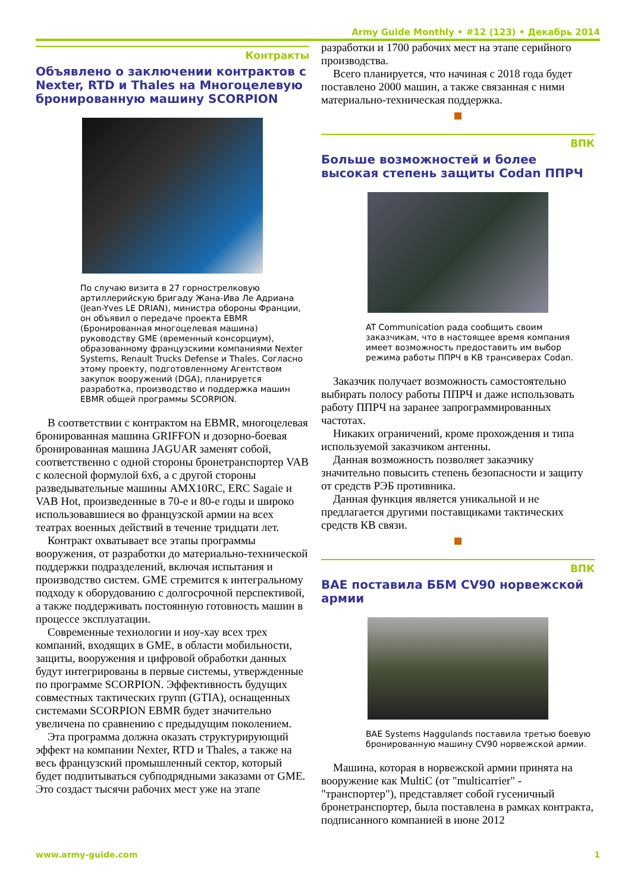Army Guide Monthly • #12 (123) • Декабрь 2014
Контракты
Объявлено о заключении контрактов с Nexter, RTD и Thales на Многоцелевую бронированную машину SCORPION
По случаю визита в 27 горнострелковую артиллерийскую бригаду Жана-Ива Ле Адриана (Jean-Yves LE DRIAN), министра обороны Франции, он объявил о передаче проекта EBMR (Бронированная многоцелевая машина) руководству GME (временный консорциум), образованному французскими компаниями Nexter Systems, Renault Trucks Defense и Thales. Согласно этому проекту, подготовленному Агентством закупок вооружений (DGA), планируется разработка, производство и поддержка машин EBMR общей программы SCORPION.
В соответствии с контрактом на EBMR, многоцелевая бронированная машина GRIFFON и дозорно-боевая бронированная машина JAGUAR заменят собой, соответственно с одной стороны бронетранспортер VAB с колесной формулой 6x6, а с другой стороны разведывательные машины AMX10RC, ERC Sagaie и VAB Hot, произведенные в 70-е и 80-е годы и широко использовавшиеся во французской армии на всех театрах военных действий в течение тридцати лет.
Контракт охватывает все этапы программы вооружения, от разработки до материально-технической поддержки подразделений, включая испытания и производство систем. GME стремится к интегральному подходу к оборудованию с долгосрочной перспективой, а также поддерживать постоянную готовность машин в процессе эксплуатации.
Современные технологии и ноу-хау всех трех компаний, входящих в GME, в области мобильности, защиты, вооружения и цифровой обработки данных будут интегрированы в первые системы, утвержденные по программе SCORPION. Эффективность будущих совместных тактических групп (GTIA), оснащенных системами SCORPION EBMR будет значительно увеличена по сравнению с предыдущим поколением.
Эта программа должна оказать структурирующий эффект на компании Nexter, RTD и Thales, а также на весь французский промышленный сектор, который будет подпитываться субподрядными заказами от GME. Это создаст тысячи рабочих мест уже на этапе
разработки и 1700 рабочих мест на этапе серийного производства.
Всего планируется, что начиная с 2018 года будет поставлено 2000 машин, а также связанная с ними материально-техническая поддержка.
ВПК
Больше возможностей и более высокая степень защиты Codan ППРЧ
AT Communication рада сообщить своим заказчикам, что в настоящее время компания имеет возможность предоставить им выбор режима работы ППРЧ в КВ трансиверах Codan.
Заказчик получает возможность самостоятельно выбирать полосу работы ППРЧ и даже использовать работу ППРЧ на заранее запрограммированных частотах.
Никаких ограничений, кроме прохождения и типа используемой заказчиком антенны.
Данная возможность позволяет заказчику значительно повысить степень безопасности и защиту от средств РЭБ противника.
Данная функция является уникальной и не предлагается другими поставщиками тактических средств КВ связи.
ВПК
BAE поставила ББМ CV90 норвежской армии
BAE Systems Haggulands поставила третью боевую бронированную машину CV90 норвежской армии.
Машина, которая в норвежской армии принята на вооружение как MultiC (от "multicarrier" - "транспортер"), представляет собой гусеничный бронетранспортер, была поставлена в рамках контракта, подписанного компанией в июне 2012
www.army-guide.com 1